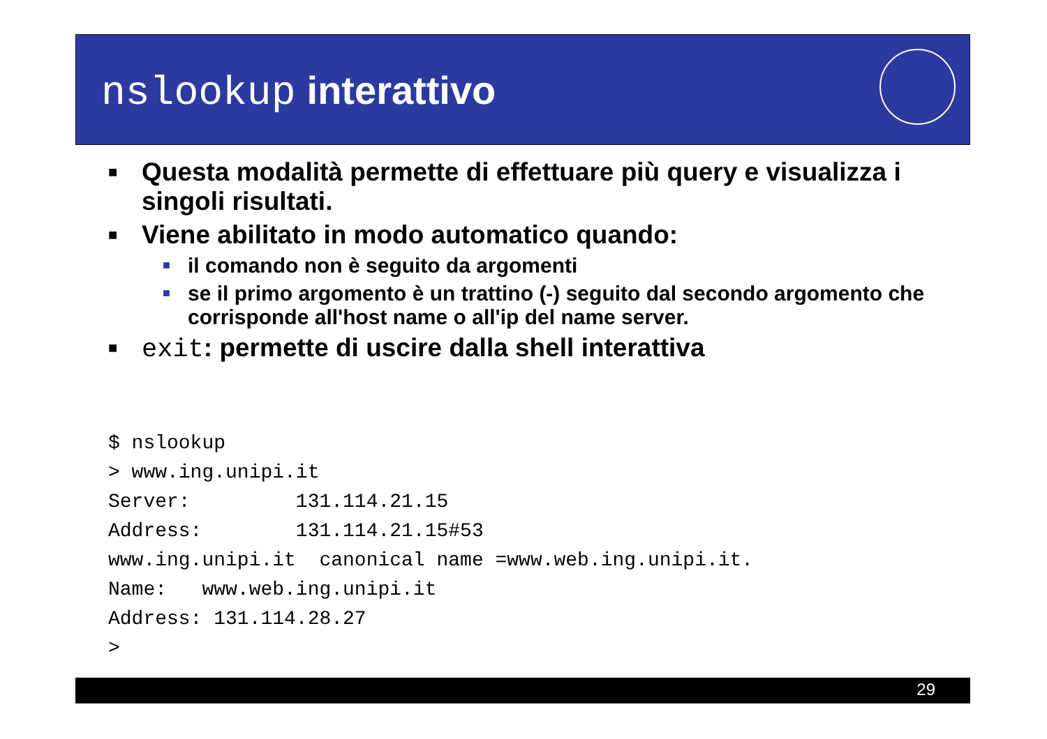nslookup interattivo
■ Questa modalità permette di effettuare più query e visualizza i singoli risultati.
■ Viene abilitato in modo automatico quando:
■ il comando non è seguito da argomenti
■ se il primo argomento è un trattino (-) seguito dal secondo argomento che corrisponde all'host name o all'ip del name server.
■ exit: permette di uscire dalla shell interattiva
$ nslookup
> www.ing.unipi.it
Server:         131.114.21.15
Address:        131.114.21.15#53
www.ing.unipi.it  canonical name =www.web.ing.unipi.it.
Name:   www.web.ing.unipi.it
Address: 131.114.28.27
>
29